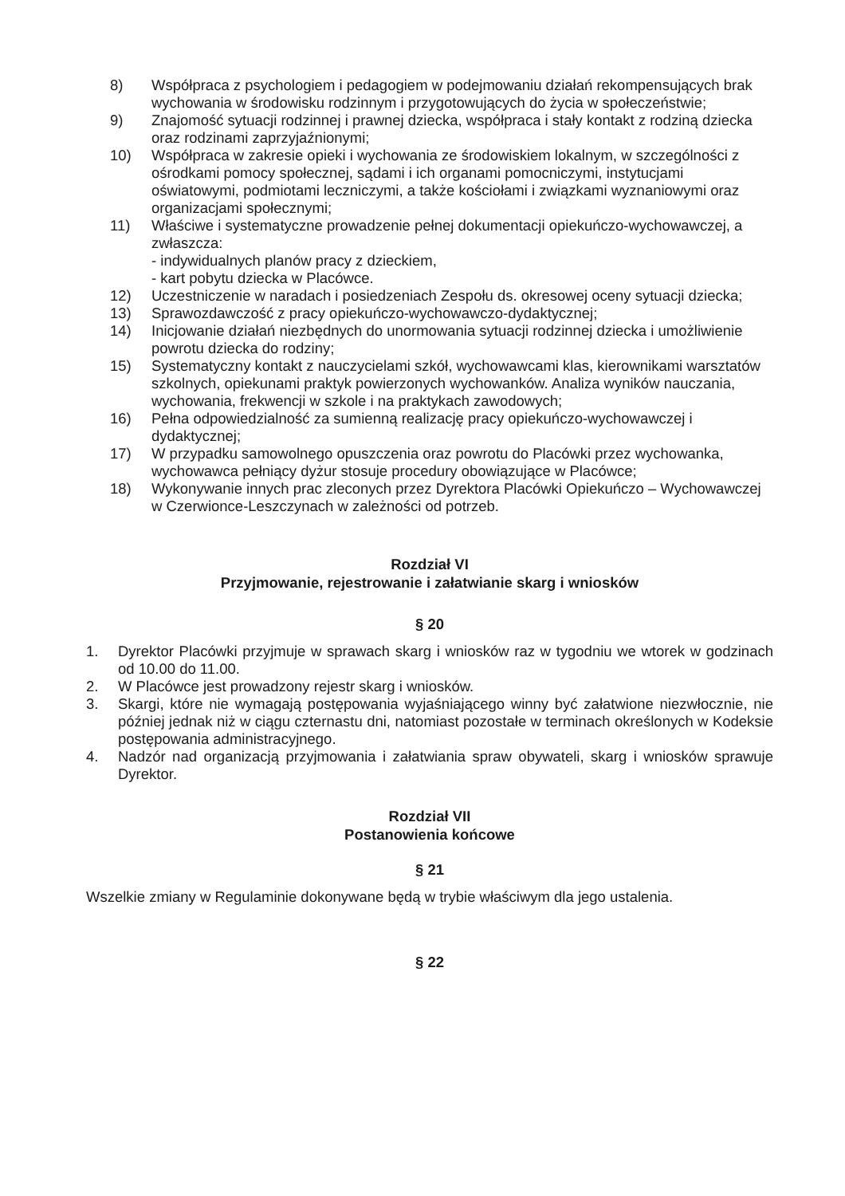8) Współpraca z psychologiem i pedagogiem w podejmowaniu działań rekompensujących brak wychowania w środowisku rodzinnym i przygotowujących do życia w społeczeństwie;
9) Znajomość sytuacji rodzinnej i prawnej dziecka, współpraca i stały kontakt z rodziną dziecka oraz rodzinami zaprzyjaźnionymi;
10) Współpraca w zakresie opieki i wychowania ze środowiskiem lokalnym, w szczególności z ośrodkami pomocy społecznej, sądami i ich organami pomocniczymi, instytucjami oświatowymi, podmiotami leczniczymi, a także kościołami i związkami wyznaniowymi oraz organizacjami społecznymi;
11) Właściwe i systematyczne prowadzenie pełnej dokumentacji opiekuńczo-wychowawczej, a zwłaszcza:
- indywidualnych planów pracy z dzieckiem,
- kart pobytu dziecka w Placówce.
12) Uczestniczenie w naradach i posiedzeniach Zespołu ds. okresowej oceny sytuacji dziecka;
13) Sprawozdawczość z pracy opiekuńczo-wychowawczo-dydaktycznej;
14) Inicjowanie działań niezbędnych do unormowania sytuacji rodzinnej dziecka i umożliwienie powrotu dziecka do rodziny;
15) Systematyczny kontakt z nauczycielami szkół, wychowawcami klas, kierownikami warsztatów szkolnych, opiekunami praktyk powierzonych wychowanków. Analiza wyników nauczania, wychowania, frekwencji w szkole i na praktykach zawodowych;
16) Pełna odpowiedzialność za sumienną realizację pracy opiekuńczo-wychowawczej i dydaktycznej;
17) W przypadku samowolnego opuszczenia oraz powrotu do Placówki przez wychowanka, wychowawca pełniący dyżur stosuje procedury obowiązujące w Placówce;
18) Wykonywanie innych prac zleconych przez Dyrektora Placówki Opiekuńczo – Wychowawczej w Czerwionce-Leszczynach w zależności od potrzeb.
Rozdział VI
Przyjmowanie, rejestrowanie i załatwianie skarg i wniosków
§ 20
1. Dyrektor Placówki przyjmuje w sprawach skarg i wniosków raz w tygodniu we wtorek w godzinach od 10.00 do 11.00.
2. W Placówce jest prowadzony rejestr skarg i wniosków.
3. Skargi, które nie wymagają postępowania wyjaśniającego winny być załatwione niezwłocznie, nie później jednak niż w ciągu czternastu dni, natomiast pozostałe w terminach określonych w Kodeksie postępowania administracyjnego.
4. Nadzór nad organizacją przyjmowania i załatwiania spraw obywateli, skarg i wniosków sprawuje Dyrektor.
Rozdział VII
Postanowienia końcowe
§ 21
Wszelkie zmiany w Regulaminie dokonywane będą w trybie właściwym dla jego ustalenia.
§ 22